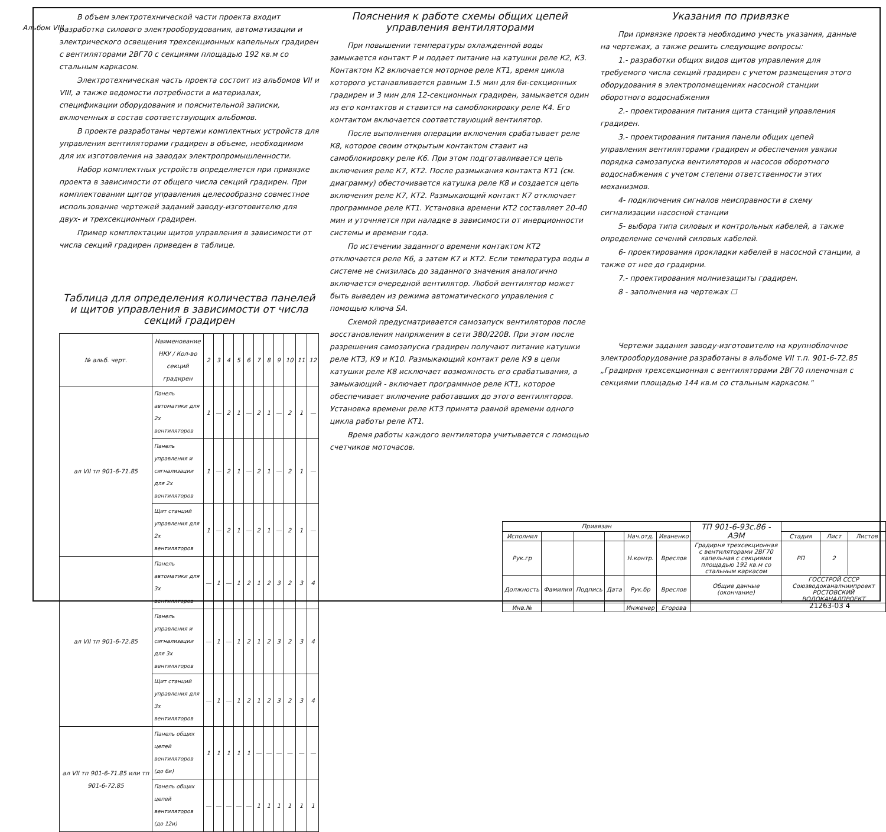Альбом VIII
В объем электротехнической части проекта входит разработка силового электрооборудования, автоматизации и электрического освещения трехсекционных капельных градирен с вентиляторами 2ВГ70 с секциями площадью 192 кв.м со стальным каркасом.
Электротехническая часть проекта состоит из альбомов VII и VIII, а также ведомости потребности в материалах, спецификации оборудования и пояснительной записки, включенных в состав соответствующих альбомов.
В проекте разработаны чертежи комплектных устройств для управления вентиляторами градирен в объеме, необходимом для их изготовления на заводах электропромышленности.
Набор комплектных устройств определяется при привязке проекта в зависимости от общего числа секций градирен. При комплектовании щитов управления целесообразно совместное использование чертежей заданий заводу-изготовителю для двух- и трехсекционных градирен.
Пример комплектации щитов управления в зависимости от числа секций градирен приведен в таблице.
Таблица для определения количества панелей и щитов управления в зависимости от числа секций градирен
| № альб. черт. | Наименование НКУ / Кол-во секций градирен | 2 | 3 | 4 | 5 | 6 | 7 | 8 | 9 | 10 | 11 | 12 |
| --- | --- | --- | --- | --- | --- | --- | --- | --- | --- | --- | --- | --- |
| ал VII тп 901-6-71.85 | Панель автоматики для 2х вентиляторов | 1 | — | 2 | 1 | — | 2 | 1 | — | 2 | 1 | — |
| | Панель управления и сигнализации для 2х вентиляторов | 1 | — | 2 | 1 | — | 2 | 1 | — | 2 | 1 | — |
| | Щит станций управления для 2х вентиляторов | 1 | — | 2 | 1 | — | 2 | 1 | — | 2 | 1 | — |
| ал VII тп 901-6-72.85 | Панель автоматики для 3х вентиляторов | — | 1 | — | 1 | 2 | 1 | 2 | 3 | 2 | 3 | 4 |
| | Панель управления и сигнализации для 3х вентиляторов | — | 1 | — | 1 | 2 | 1 | 2 | 3 | 2 | 3 | 4 |
| | Щит станций управления для 3х вентиляторов | — | 1 | — | 1 | 2 | 1 | 2 | 3 | 2 | 3 | 4 |
| ал VII тп 901-6-71.85 или тп 901-6-72.85 | Панель общих цепей вентиляторов (до 6и) | 1 | 1 | 1 | 1 | 1 | — | — | — | — | — | — |
| | Панель общих цепей вентиляторов (до 12и) | — | — | — | — | — | 1 | 1 | 1 | 1 | 1 | 1 |
Пояснения к работе схемы общих цепей управления вентиляторами
При повышении температуры охлажденной воды замыкается контакт Р и подает питание на катушки реле К2, К3. Контактом К2 включается моторное реле КТ1, время цикла которого устанавливается равным 1.5 мин для 6и-секционных градирен и 3 мин для 12-секционных градирен, замыкается один из его контактов и ставится на самоблокировку реле К4. Его контактом включается соответствующий вентилятор.
После выполнения операции включения срабатывает реле К8, которое своим открытым контактом ставит на самоблокировку реле К6. При этом подготавливается цепь включения реле К7, КТ2. После размыкания контакта КТ1 (см. диаграмму) обесточивается катушка реле К8 и создается цепь включения реле К7, КТ2. Размыкающий контакт К7 отключает программное реле КТ1. Установка времени КТ2 составляет 20-40 мин и уточняется при наладке в зависимости от инерционности системы и времени года.
По истечении заданного времени контактом КТ2 отключается реле К6, а затем К7 и КТ2. Если температура воды в системе не снизилась до заданного значения аналогично включается очередной вентилятор. Любой вентилятор может быть выведен из режима автоматического управления с помощью ключа SA.
Схемой предусматривается самозапуск вентиляторов после восстановления напряжения в сети 380/220В. При этом после разрешения самозапуска градирен получают питание катушки реле КТ3, К9 и К10. Размыкающий контакт реле К9 в цепи катушки реле К8 исключает возможность его срабатывания, а замыкающий - включает программное реле КТ1, которое обеспечивает включение работавших до этого вентиляторов. Установка времени реле КТ3 принята равной времени одного цикла работы реле КТ1.
Время работы каждого вентилятора учитывается с помощью счетчиков моточасов.
Указания по привязке
При привязке проекта необходимо учесть указания, данные на чертежах, а также решить следующие вопросы:
1.- разработки общих видов щитов управления для требуемого числа секций градирен с учетом размещения этого оборудования в электропомещениях насосной станции оборотного водоснабжения
2.- проектирования питания щита станций управления градирен.
3.- проектирования питания панели общих цепей управления вентиляторами градирен и обеспечения увязки порядка самозапуска вентиляторов и насосов оборотного водоснабжения с учетом степени ответственности этих механизмов.
4- подключения сигналов неисправности в схему сигнализации насосной станции
5- выбора типа силовых и контрольных кабелей, а также определение сечений силовых кабелей.
6- проектирования прокладки кабелей в насосной станции, а также от нее до градирни.
7.- проектирования молниезащиты градирен.
8 - заполнения на чертежах ☐
Чертежи задания заводу-изготовителю на крупноблочное электрооборудование разработаны в альбоме VII т.п. 901-6-72.85 „Градирня трехсекционная с вентиляторами 2ВГ70 пленочная с секциями площадью 144 кв.м со стальным каркасом."
| Привязан | | | | | | ТП 901-6-93с.86 - АЭМ | | | |
| Исполнил | | | | Нач.отд. | Иваненко | | Стадия | Лист | Листов |
| Рук.гр | | | | Н.контр. | Вреслов | Градирня трехсекционная с вентиляторами 2ВГ70 капельная с секциями площадью 192 кв.м со стальным каркасом | РП | 2 | |
| Должность | Фамилия | Подпись | Дата | Рук.бр | Вреслов | Общие данные (окончание) | ГОССТРОЙ СССР Союзводоканалниипроект РОСТОВСКИЙ ВОДОКАНАЛПРОЕКТ | | |
| Инв.№ | | | | Инженер | Егорова | | | | |
21263-03 4